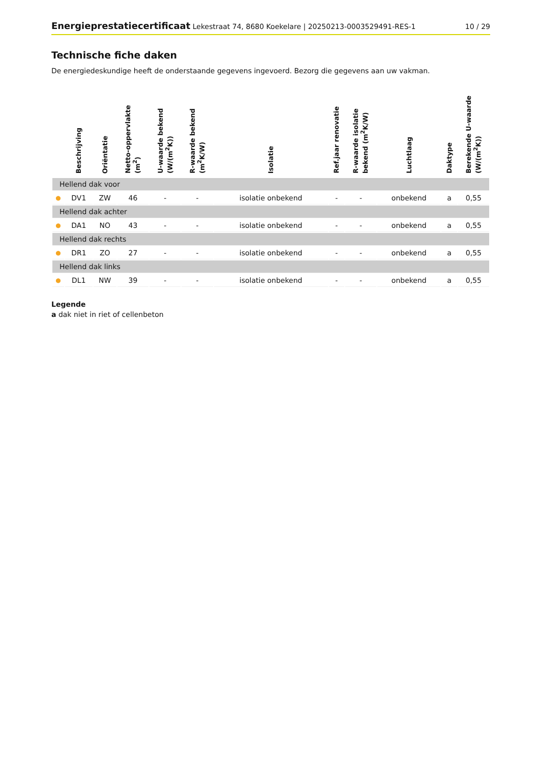Energieprestatiecertificaat Lekestraat 74, 8680 Koekelare | 20250213-0003529491-RES-1
10 / 29
Technische fiche daken
De energiedeskundige heeft de onderstaande gegevens ingevoerd. Bezorg die gegevens aan uw vakman.
| | Beschrijving | Oriëntatie | Netto-oppervlakte (m<sup>2</sup>) | U-waarde bekend (W/(m<sup>2</sup>K)) | R-waarde bekend (m<sup>2</sup>K/W) | Isolatie | Ref.jaar renovatie | R-waarde isolatie bekend (m<sup>2</sup>K/W) | Luchtlaag | Daktype | Berekende U-waarde (W/(m<sup>2</sup>K)) |
| --- | --- | --- | --- | --- | --- | --- | --- | --- | --- | --- | --- |
| Hellend dak voor | | | | | | | | | | | |
| ● | DV1 | ZW | 46 | - | - | isolatie onbekend | - | - | onbekend | a | 0,55 |
| Hellend dak achter | | | | | | | | | | | |
| ● | DA1 | NO | 43 | - | - | isolatie onbekend | - | - | onbekend | a | 0,55 |
| Hellend dak rechts | | | | | | | | | | | |
| ● | DR1 | ZO | 27 | - | - | isolatie onbekend | - | - | onbekend | a | 0,55 |
| Hellend dak links | | | | | | | | | | | |
| ● | DL1 | NW | 39 | - | - | isolatie onbekend | - | - | onbekend | a | 0,55 |
Legende
a dak niet in riet of cellenbeton